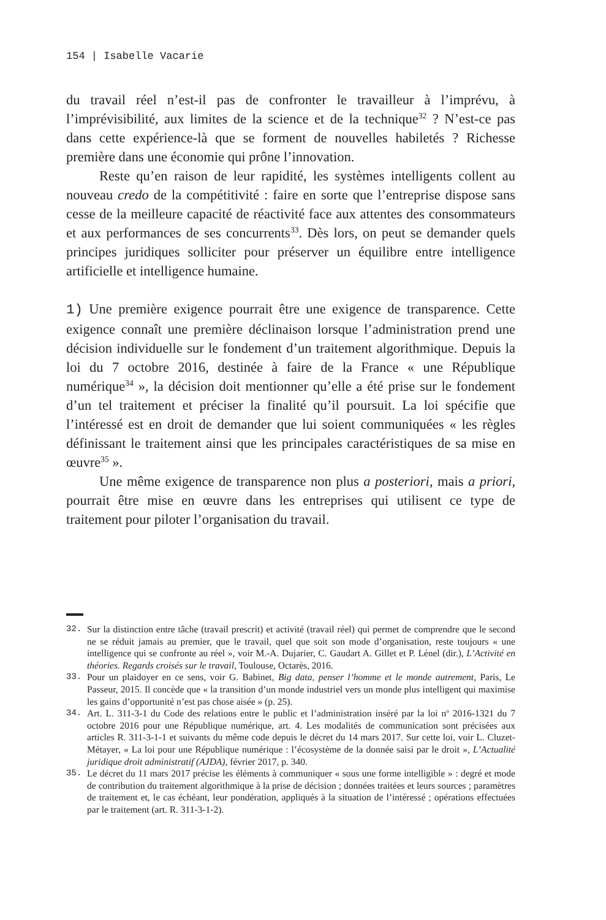154 | Isabelle Vacarie
du travail réel n’est-il pas de confronter le travailleur à l’imprévu, à l’imprévisibilité, aux limites de la science et de la technique<sup>32</sup> ? N’est-ce pas dans cette expérience-là que se forment de nouvelles habiletés ? Richesse première dans une économie qui prône l’innovation.
Reste qu’en raison de leur rapidité, les systèmes intelligents collent au nouveau credo de la compétitivité : faire en sorte que l’entreprise dispose sans cesse de la meilleure capacité de réactivité face aux attentes des consommateurs et aux performances de ses concurrents<sup>33</sup>. Dès lors, on peut se demander quels principes juridiques solliciter pour préserver un équilibre entre intelligence artificielle et intelligence humaine.
1) Une première exigence pourrait être une exigence de transparence. Cette exigence connaît une première déclinaison lorsque l’administration prend une décision individuelle sur le fondement d’un traitement algorithmique. Depuis la loi du 7 octobre 2016, destinée à faire de la France « une République numérique<sup>34</sup> », la décision doit mentionner qu’elle a été prise sur le fondement d’un tel traitement et préciser la finalité qu’il poursuit. La loi spécifie que l’intéressé est en droit de demander que lui soient communiquées « les règles définissant le traitement ainsi que les principales caractéristiques de sa mise en œuvre<sup>35</sup> ».
Une même exigence de transparence non plus a posteriori, mais a priori, pourrait être mise en œuvre dans les entreprises qui utilisent ce type de traitement pour piloter l’organisation du travail.
32. Sur la distinction entre tâche (travail prescrit) et activité (travail réel) qui permet de comprendre que le second ne se réduit jamais au premier, que le travail, quel que soit son mode d’organisation, reste toujours « une intelligence qui se confronte au réel », voir M.-A. Dujarier, C. Gaudart A. Gillet et P. Lénel (dir.), L’Activité en théories. Regards croisés sur le travail, Toulouse, Octarès, 2016.
33. Pour un plaidoyer en ce sens, voir G. Babinet, Big data, penser l’homme et le monde autrement, Paris, Le Passeur, 2015. Il concède que « la transition d’un monde industriel vers un monde plus intelligent qui maximise les gains d’opportunité n’est pas chose aisée » (p. 25).
34. Art. L. 311-3-1 du Code des relations entre le public et l’administration inséré par la loi n<sup>o</sup> 2016-1321 du 7 octobre 2016 pour une République numérique, art. 4. Les modalités de communication sont précisées aux articles R. 311-3-1-1 et suivants du même code depuis le décret du 14 mars 2017. Sur cette loi, voir L. Cluzet-Métayer, « La loi pour une République numérique : l’écosystème de la donnée saisi par le droit », L’Actualité juridique droit administratif (AJDA), février 2017, p. 340.
35. Le décret du 11 mars 2017 précise les éléments à communiquer « sous une forme intelligible » : degré et mode de contribution du traitement algorithmique à la prise de décision ; données traitées et leurs sources ; paramètres de traitement et, le cas échéant, leur pondération, appliqués à la situation de l’intéressé ; opérations effectuées par le traitement (art. R. 311-3-1-2).